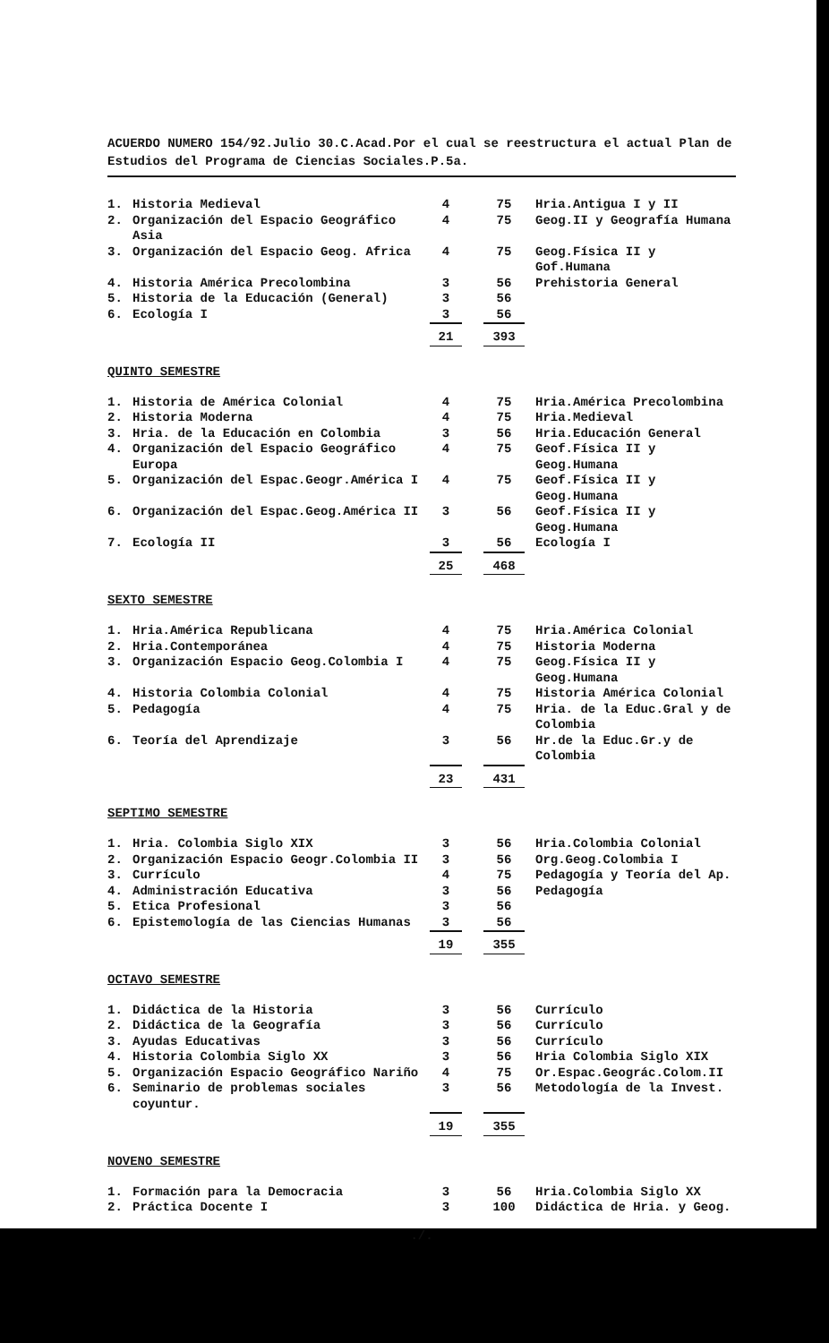ACUERDO NUMERO 154/92.Julio 30.C.Acad.Por el cual se reestructura el actual Plan de Estudios del Programa de Ciencias Sociales.P.5a.
| 1. | Historia Medieval | 4 | 75 | Hria.Antigua I y II |
| 2. | Organización del Espacio Geográfico Asia | 4 | 75 | Geog.II y Geografía Humana |
| 3. | Organización del Espacio Geog. Africa | 4 | 75 | Geog.Física II y Gof.Humana |
| 4. | Historia América Precolombina | 3 | 56 | Prehistoria General |
| 5. | Historia de la Educación (General) | 3 | 56 | |
| 6. | Ecología I | 3 | 56 | |
| | | 21 | 393 | |
QUINTO SEMESTRE
| 1. | Historia de América Colonial | 4 | 75 | Hria.América Precolombina |
| 2. | Historia Moderna | 4 | 75 | Hria.Medieval |
| 3. | Hria. de la Educación en Colombia | 3 | 56 | Hria.Educación General |
| 4. | Organización del Espacio Geográfico Europa | 4 | 75 | Geof.Física II y Geog.Humana |
| 5. | Organización del Espac.Geogr.América I | 4 | 75 | Geof.Física II y Geog.Humana |
| 6. | Organización del Espac.Geog.América II | 3 | 56 | Geof.Física II y Geog.Humana |
| 7. | Ecología II | 3 | 56 | Ecología I |
| | | 25 | 468 | |
SEXTO SEMESTRE
| 1. | Hria.América Republicana | 4 | 75 | Hria.América Colonial |
| 2. | Hria.Contemporánea | 4 | 75 | Historia Moderna |
| 3. | Organización Espacio Geog.Colombia I | 4 | 75 | Geog.Física II y Geog.Humana |
| 4. | Historia Colombia Colonial | 4 | 75 | Historia América Colonial |
| 5. | Pedagogía | 4 | 75 | Hria. de la Educ.Gral y de Colombia |
| 6. | Teoría del Aprendizaje | 3 | 56 | Hr.de la Educ.Gr.y de Colombia |
| | | 23 | 431 | |
SEPTIMO SEMESTRE
| 1. | Hria. Colombia Siglo XIX | 3 | 56 | Hria.Colombia Colonial |
| 2. | Organización Espacio Geogr.Colombia II | 3 | 56 | Org.Geog.Colombia I |
| 3. | Currículo | 4 | 75 | Pedagogía y Teoría del Ap. |
| 4. | Administración Educativa | 3 | 56 | Pedagogía |
| 5. | Etica Profesional | 3 | 56 | |
| 6. | Epistemología de las Ciencias Humanas | 3 | 56 | |
| | | 19 | 355 | |
OCTAVO SEMESTRE
| 1. | Didáctica de la Historia | 3 | 56 | Currículo |
| 2. | Didáctica de la Geografía | 3 | 56 | Currículo |
| 3. | Ayudas Educativas | 3 | 56 | Currículo |
| 4. | Historia Colombia Siglo XX | 3 | 56 | Hria Colombia Siglo XIX |
| 5. | Organización Espacio Geográfico Nariño | 4 | 75 | Or.Espac.Geográc.Colom.II |
| 6. | Seminario de problemas sociales coyuntur. | 3 | 56 | Metodología de la Invest. |
| | | 19 | 355 | |
NOVENO SEMESTRE
| 1. | Formación para la Democracia | 3 | 56 | Hria.Colombia Siglo XX |
| 2. | Práctica Docente I | 3 | 100 | Didáctica de Hria. y Geog. |
./.